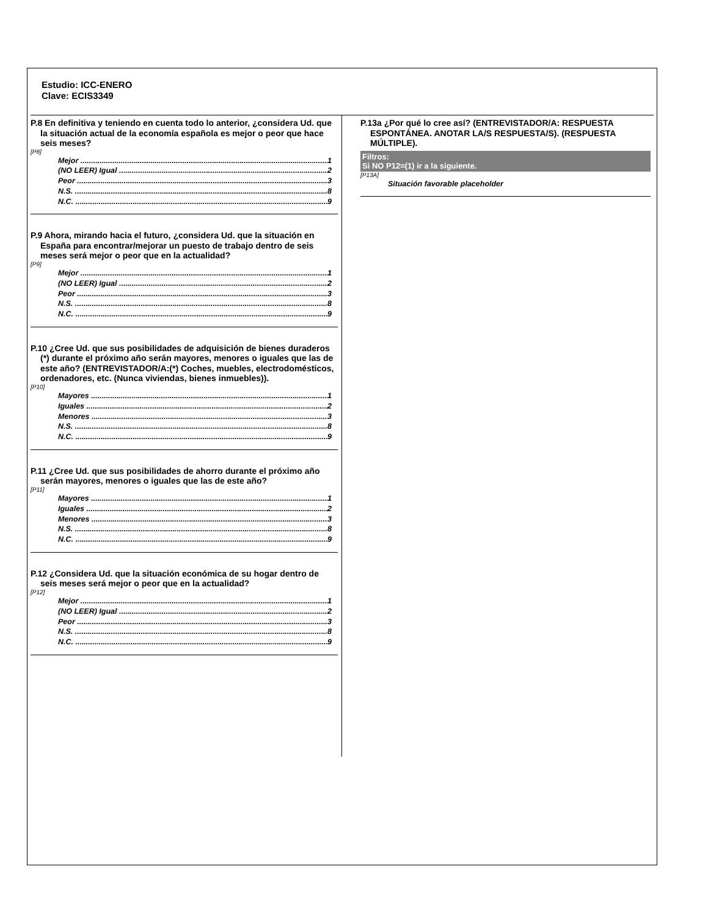Estudio: ICC-ENERO
Clave: ECIS3349
P.8 En definitiva y teniendo en cuenta todo lo anterior, ¿considera Ud. que la situación actual de la economía española es mejor o peor que hace seis meses?
[P8]
Mejor 1
(NO LEER) Igual 2
Peor 3
N.S. 8
N.C. 9
P.9 Ahora, mirando hacia el futuro, ¿considera Ud. que la situación en España para encontrar/mejorar un puesto de trabajo dentro de seis meses será mejor o peor que en la actualidad?
[P9]
Mejor 1
(NO LEER) Igual 2
Peor 3
N.S. 8
N.C. 9
P.10 ¿Cree Ud. que sus posibilidades de adquisición de bienes duraderos (*) durante el próximo año serán mayores, menores o iguales que las de este año? (ENTREVISTADOR/A:(*) Coches, muebles, electrodomésticos, ordenadores, etc. (Nunca viviendas, bienes inmuebles)).
[P10]
Mayores 1
Iguales 2
Menores 3
N.S. 8
N.C. 9
P.11 ¿Cree Ud. que sus posibilidades de ahorro durante el próximo año serán mayores, menores o iguales que las de este año?
[P11]
Mayores 1
Iguales 2
Menores 3
N.S. 8
N.C. 9
P.12 ¿Considera Ud. que la situación económica de su hogar dentro de seis meses será mejor o peor que en la actualidad?
[P12]
Mejor 1
(NO LEER) Igual 2
Peor 3
N.S. 8
N.C. 9
P.13a ¿Por qué lo cree así? (ENTREVISTADOR/A: RESPUESTA ESPONTÁNEA. ANOTAR LA/S RESPUESTA/S). (RESPUESTA MÚLTIPLE).
Filtros:
Si NO P12=(1) ir a la siguiente.
[P13A]
Situación favorable placeholder